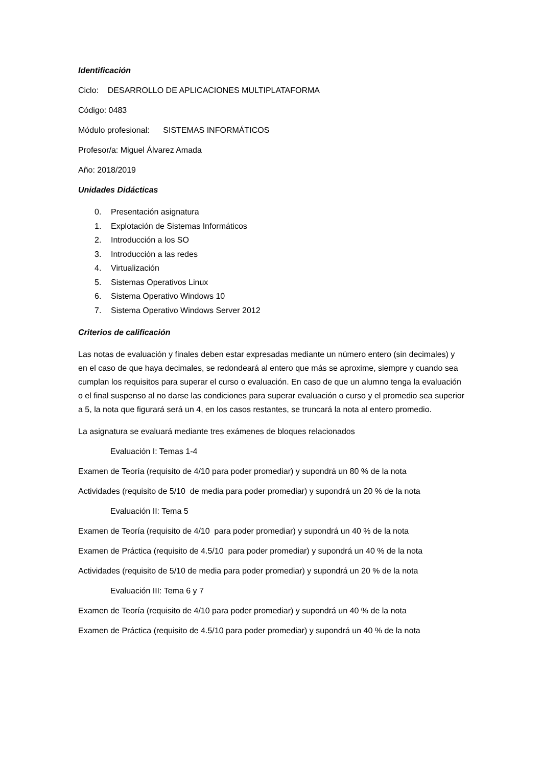Identificación
Ciclo: DESARROLLO DE APLICACIONES MULTIPLATAFORMA
Código: 0483
Módulo profesional: SISTEMAS INFORMÁTICOS
Profesor/a: Miguel Álvarez Amada
Año: 2018/2019
Unidades Didácticas
0. Presentación asignatura
1. Explotación de Sistemas Informáticos
2. Introducción a los SO
3. Introducción a las redes
4. Virtualización
5. Sistemas Operativos Linux
6. Sistema Operativo Windows 10
7. Sistema Operativo Windows Server 2012
Criterios de calificación
Las notas de evaluación y finales deben estar expresadas mediante un número entero (sin decimales) y en el caso de que haya decimales, se redondeará al entero que más se aproxime, siempre y cuando sea cumplan los requisitos para superar el curso o evaluación. En caso de que un alumno tenga la evaluación o el final suspenso al no darse las condiciones para superar evaluación o curso y el promedio sea superior a 5, la nota que figurará será un 4, en los casos restantes, se truncará la nota al entero promedio.
La asignatura se evaluará mediante tres exámenes de bloques relacionados
Evaluación I: Temas 1-4
Examen de Teoría (requisito de 4/10 para poder promediar) y supondrá un 80 % de la nota
Actividades (requisito de 5/10 de media para poder promediar) y supondrá un 20 % de la nota
Evaluación II: Tema 5
Examen de Teoría (requisito de 4/10 para poder promediar) y supondrá un 40 % de la nota
Examen de Práctica (requisito de 4.5/10 para poder promediar) y supondrá un 40 % de la nota
Actividades (requisito de 5/10 de media para poder promediar) y supondrá un 20 % de la nota
Evaluación III: Tema 6 y 7
Examen de Teoría (requisito de 4/10 para poder promediar) y supondrá un 40 % de la nota
Examen de Práctica (requisito de 4.5/10 para poder promediar) y supondrá un 40 % de la nota